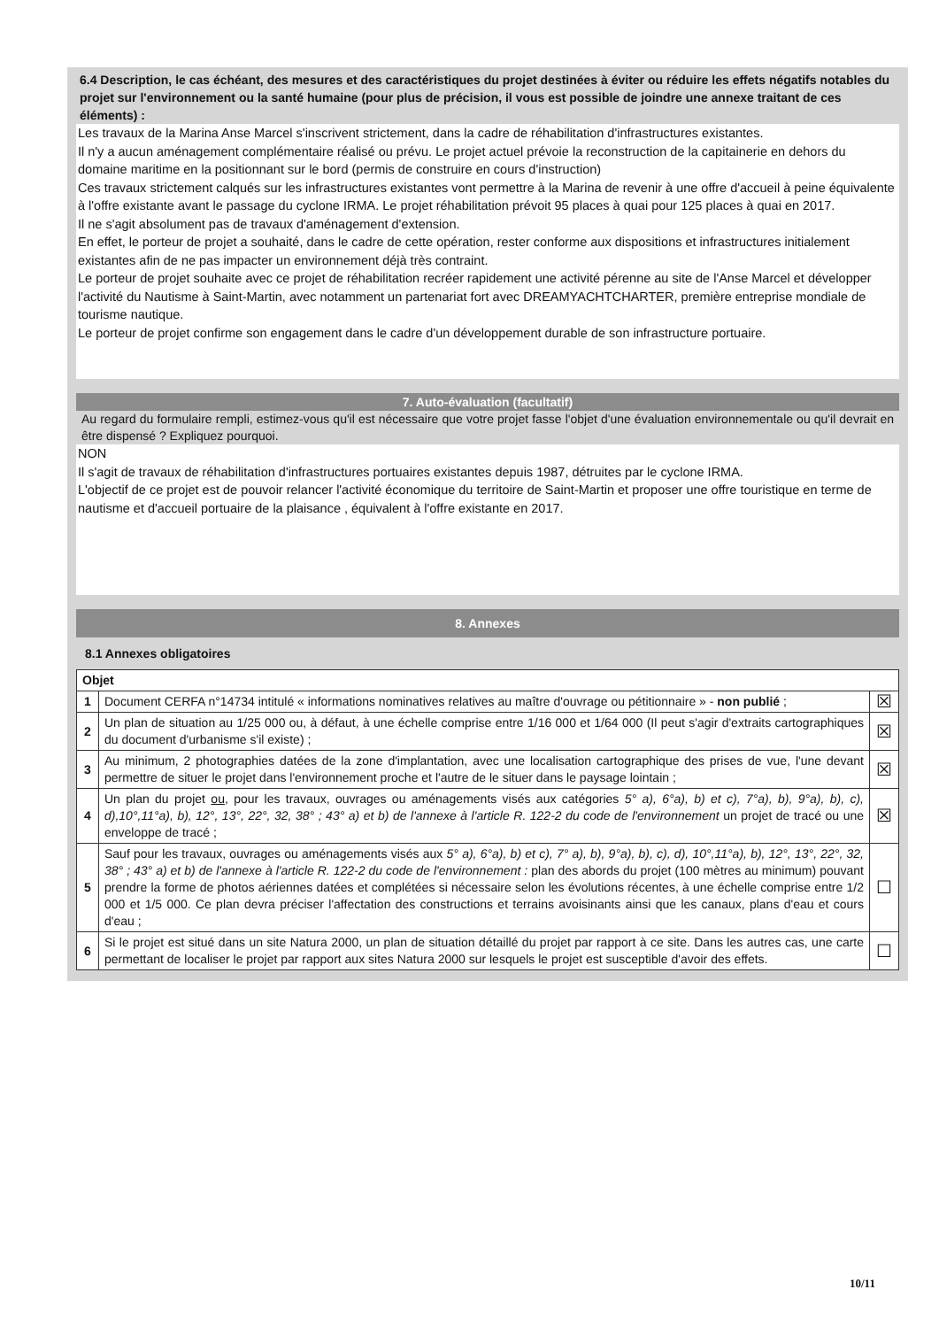6.4 Description, le cas échéant, des mesures et des caractéristiques du projet destinées à éviter ou réduire les effets négatifs notables du projet sur l'environnement ou la santé humaine (pour plus de précision, il vous est possible de joindre une annexe traitant de ces éléments) :
Les travaux de la Marina Anse Marcel s'inscrivent strictement, dans la cadre de réhabilitation d'infrastructures existantes.
Il n'y a aucun aménagement complémentaire réalisé ou prévu. Le projet actuel prévoie la reconstruction de la capitainerie en dehors du domaine maritime en la positionnant sur le bord (permis de construire en cours d'instruction)
Ces travaux strictement calqués sur les infrastructures existantes vont permettre à la Marina de revenir à une offre d'accueil à peine équivalente à l'offre existante avant le passage du cyclone IRMA. Le projet réhabilitation prévoit 95 places à quai pour 125 places à quai en 2017.
Il ne s'agit absolument pas de travaux d'aménagement d'extension.
En effet, le porteur de projet a souhaité, dans le cadre de cette opération, rester conforme aux dispositions et infrastructures initialement existantes afin de ne pas impacter un environnement déjà très contraint.
Le porteur de projet souhaite avec ce projet de réhabilitation recréer rapidement une activité pérenne au site de l'Anse Marcel et développer l'activité du Nautisme à Saint-Martin, avec notamment un partenariat fort avec DREAMYACHTCHARTER, première entreprise mondiale de tourisme nautique.
Le porteur de projet confirme son engagement dans le cadre d'un développement durable de son infrastructure portuaire.
7. Auto-évaluation (facultatif)
Au regard du formulaire rempli, estimez-vous qu'il est nécessaire que votre projet fasse l'objet d'une évaluation environnementale ou qu'il devrait en être dispensé ? Expliquez pourquoi.
NON
Il s'agit de travaux de réhabilitation d'infrastructures portuaires existantes depuis 1987, détruites par le cyclone IRMA.
L'objectif de ce projet est de pouvoir relancer l'activité économique du territoire de Saint-Martin et proposer une offre touristique en terme de nautisme et d'accueil portuaire de la plaisance , équivalent à l'offre existante en 2017.
8. Annexes
8.1 Annexes obligatoires
| Objet | | |
| --- | --- | --- |
| 1 | Document CERFA n°14734 intitulé « informations nominatives relatives au maître d'ouvrage ou pétitionnaire » - non publié ; | ☒ |
| 2 | Un plan de situation au 1/25 000 ou, à défaut, à une échelle comprise entre 1/16 000 et 1/64 000 (Il peut s'agir d'extraits cartographiques du document d'urbanisme s'il existe) ; | ☒ |
| 3 | Au minimum, 2 photographies datées de la zone d'implantation, avec une localisation cartographique des prises de vue, l'une devant permettre de situer le projet dans l'environnement proche et l'autre de le situer dans le paysage lointain ; | ☒ |
| 4 | Un plan du projet ou , pour les travaux, ouvrages ou aménagements visés aux catégories 5° a), 6°a), b) et c), 7°a), b), 9°a), b), c), d),10°,11°a), b), 12°, 13°, 22°, 32, 38° ; 43° a) et b) de l'annexe à l'article R. 122-2 du code de l'environnement un projet de tracé ou une enveloppe de tracé ; | ☒ |
| 5 | Sauf pour les travaux, ouvrages ou aménagements visés aux 5° a), 6°a), b) et c), 7° a), b), 9°a), b), c), d), 10°,11°a), b), 12°, 13°, 22°, 32, 38° ; 43° a) et b) de l'annexe à l'article R. 122-2 du code de l'environnement : plan des abords du projet (100 mètres au minimum) pouvant prendre la forme de photos aériennes datées et complétées si nécessaire selon les évolutions récentes, à une échelle comprise entre 1/2 000 et 1/5 000. Ce plan devra préciser l'affectation des constructions et terrains avoisinants ainsi que les canaux, plans d'eau et cours d'eau ; | ☐ |
| 6 | Si le projet est situé dans un site Natura 2000, un plan de situation détaillé du projet par rapport à ce site. Dans les autres cas, une carte permettant de localiser le projet par rapport aux sites Natura 2000 sur lesquels le projet est susceptible d'avoir des effets. | ☐ |
10/11